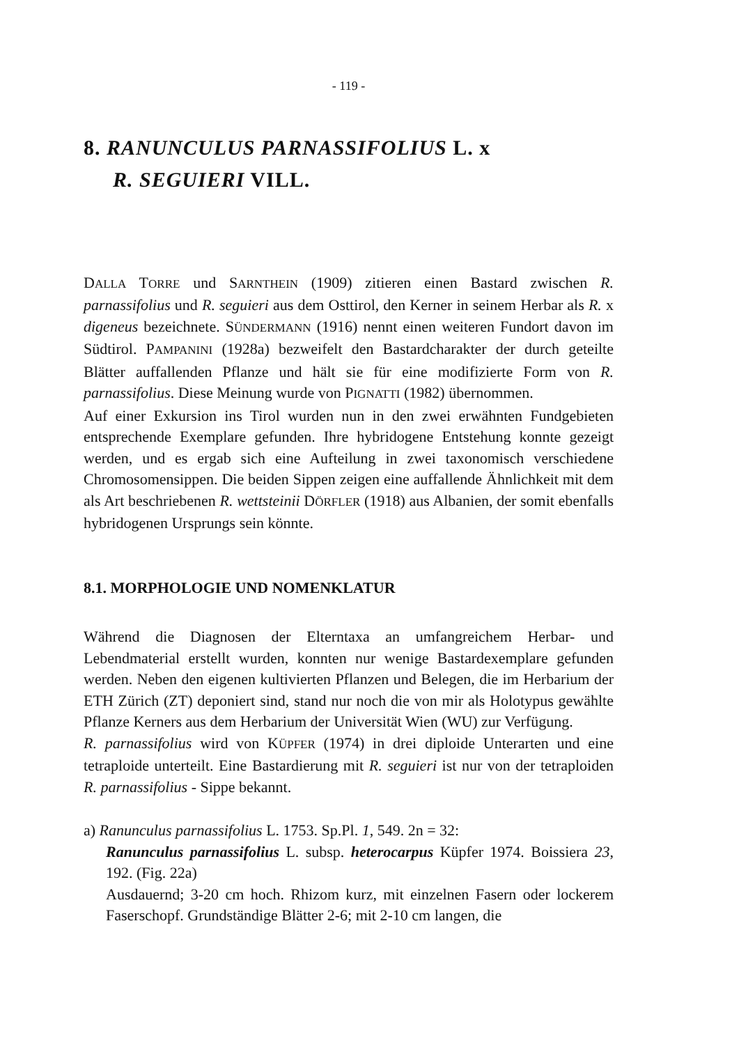- 119 -
8. RANUNCULUS PARNASSIFOLIUS L. x
R. SEGUIERI VILL.
DALLA TORRE und SARNTHEIN (1909) zitieren einen Bastard zwischen R. parnassifolius und R. seguieri aus dem Osttirol, den Kerner in seinem Herbar als R. x digeneus bezeichnete. SÜNDERMANN (1916) nennt einen weiteren Fundort davon im Südtirol. PAMPANINI (1928a) bezweifelt den Bastardcharakter der durch geteilte Blätter auffallenden Pflanze und hält sie für eine modifizierte Form von R. parnassifolius. Diese Meinung wurde von PIGNATTI (1982) übernommen.
Auf einer Exkursion ins Tirol wurden nun in den zwei erwähnten Fundgebieten entsprechende Exemplare gefunden. Ihre hybridogene Entstehung konnte gezeigt werden, und es ergab sich eine Aufteilung in zwei taxonomisch verschiedene Chromosomensippen. Die beiden Sippen zeigen eine auffallende Ähnlichkeit mit dem als Art beschriebenen R. wettsteinii DÖRFLER (1918) aus Albanien, der somit ebenfalls hybridogenen Ursprungs sein könnte.
8.1. MORPHOLOGIE UND NOMENKLATUR
Während die Diagnosen der Elterntaxa an umfangreichem Herbar- und Lebendmaterial erstellt wurden, konnten nur wenige Bastardexemplare gefunden werden. Neben den eigenen kultivierten Pflanzen und Belegen, die im Herbarium der ETH Zürich (ZT) deponiert sind, stand nur noch die von mir als Holotypus gewählte Pflanze Kerners aus dem Herbarium der Universität Wien (WU) zur Verfügung.
R. parnassifolius wird von KÜPFER (1974) in drei diploide Unterarten und eine tetraploide unterteilt. Eine Bastardierung mit R. seguieri ist nur von der tetraploiden R. parnassifolius - Sippe bekannt.
a) Ranunculus parnassifolius L. 1753. Sp.Pl. 1, 549. 2n = 32:
Ranunculus parnassifolius L. subsp. heterocarpus Küpfer 1974. Boissiera 23, 192. (Fig. 22a)
Ausdauernd; 3-20 cm hoch. Rhizom kurz, mit einzelnen Fasern oder lockerem Faserschopf. Grundständige Blätter 2-6; mit 2-10 cm langen, die